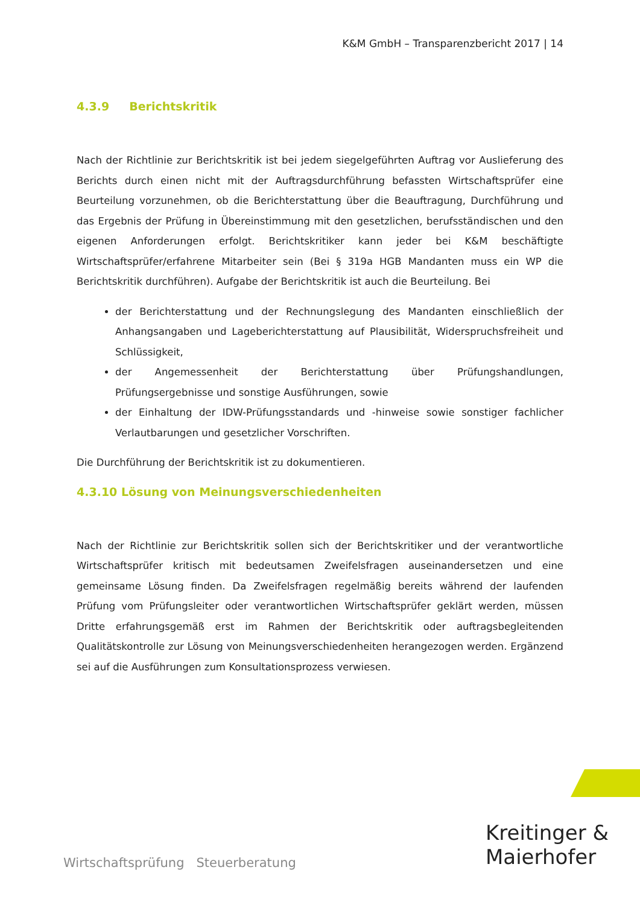K&M GmbH – Transparenzbericht 2017 | 14
4.3.9 Berichtskritik
Nach der Richtlinie zur Berichtskritik ist bei jedem siegelgeführten Auftrag vor Auslieferung des Berichts durch einen nicht mit der Auftragsdurchführung befassten Wirtschaftsprüfer eine Beurteilung vorzunehmen, ob die Berichterstattung über die Beauftragung, Durchführung und das Ergebnis der Prüfung in Übereinstimmung mit den gesetzlichen, berufsständischen und den eigenen Anforderungen erfolgt. Berichtskritiker kann jeder bei K&M beschäftigte Wirtschaftsprüfer/erfahrene Mitarbeiter sein (Bei § 319a HGB Mandanten muss ein WP die Berichtskritik durchführen). Aufgabe der Berichtskritik ist auch die Beurteilung. Bei
der Berichterstattung und der Rechnungslegung des Mandanten einschließlich der Anhangsangaben und Lageberichterstattung auf Plausibilität, Widerspruchsfreiheit und Schlüssigkeit,
der Angemessenheit der Berichterstattung über Prüfungshandlungen, Prüfungsergebnisse und sonstige Ausführungen, sowie
der Einhaltung der IDW-Prüfungsstandards und -hinweise sowie sonstiger fachlicher Verlautbarungen und gesetzlicher Vorschriften.
Die Durchführung der Berichtskritik ist zu dokumentieren.
4.3.10 Lösung von Meinungsverschiedenheiten
Nach der Richtlinie zur Berichtskritik sollen sich der Berichtskritiker und der verantwortliche Wirtschaftsprüfer kritisch mit bedeutsamen Zweifelsfragen auseinandersetzen und eine gemeinsame Lösung finden. Da Zweifelsfragen regelmäßig bereits während der laufenden Prüfung vom Prüfungsleiter oder verantwortlichen Wirtschaftsprüfer geklärt werden, müssen Dritte erfahrungsgemäß erst im Rahmen der Berichtskritik oder auftragsbegleitenden Qualitätskontrolle zur Lösung von Meinungsverschiedenheiten herangezogen werden. Ergänzend sei auf die Ausführungen zum Konsultationsprozess verwiesen.
Wirtschaftsprüfung Steuerberatung
Kreitinger &
Maierhofer